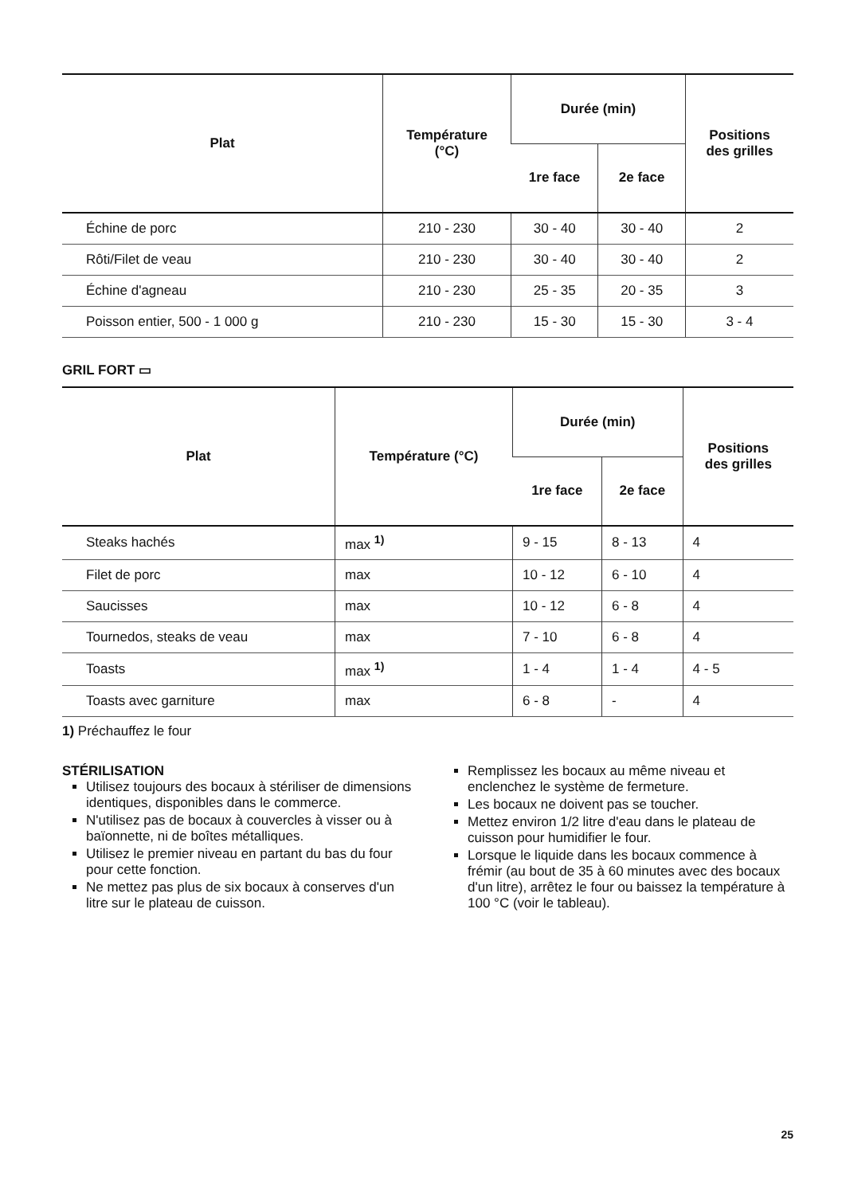| Plat | Température (°C) | Durée (min) | | Positions des grilles |
| --- | --- | --- | --- | --- |
| | | 1re face | 2e face | |
| Échine de porc | 210 - 230 | 30 - 40 | 30 - 40 | 2 |
| Rôti/Filet de veau | 210 - 230 | 30 - 40 | 30 - 40 | 2 |
| Échine d'agneau | 210 - 230 | 25 - 35 | 20 - 35 | 3 |
| Poisson entier, 500 - 1 000 g | 210 - 230 | 15 - 30 | 15 - 30 | 3 - 4 |
GRIL FORT ▭
| Plat | Température (°C) | Durée (min) | | Positions des grilles |
| --- | --- | --- | --- | --- |
| | | 1re face | 2e face | |
| Steaks hachés | max <sup>1)</sup> | 9 - 15 | 8 - 13 | 4 |
| Filet de porc | max | 10 - 12 | 6 - 10 | 4 |
| Saucisses | max | 10 - 12 | 6 - 8 | 4 |
| Tournedos, steaks de veau | max | 7 - 10 | 6 - 8 | 4 |
| Toasts | max <sup>1)</sup> | 1 - 4 | 1 - 4 | 4 - 5 |
| Toasts avec garniture | max | 6 - 8 | - | 4 |
1) Préchauffez le four
STÉRILISATION
Utilisez toujours des bocaux à stériliser de dimensions identiques, disponibles dans le commerce.
N'utilisez pas de bocaux à couvercles à visser ou à baïonnette, ni de boîtes métalliques.
Utilisez le premier niveau en partant du bas du four pour cette fonction.
Ne mettez pas plus de six bocaux à conserves d'un litre sur le plateau de cuisson.
Remplissez les bocaux au même niveau et enclenchez le système de fermeture.
Les bocaux ne doivent pas se toucher.
Mettez environ 1/2 litre d'eau dans le plateau de cuisson pour humidifier le four.
Lorsque le liquide dans les bocaux commence à frémir (au bout de 35 à 60 minutes avec des bocaux d'un litre), arrêtez le four ou baissez la température à 100 °C (voir le tableau).
25